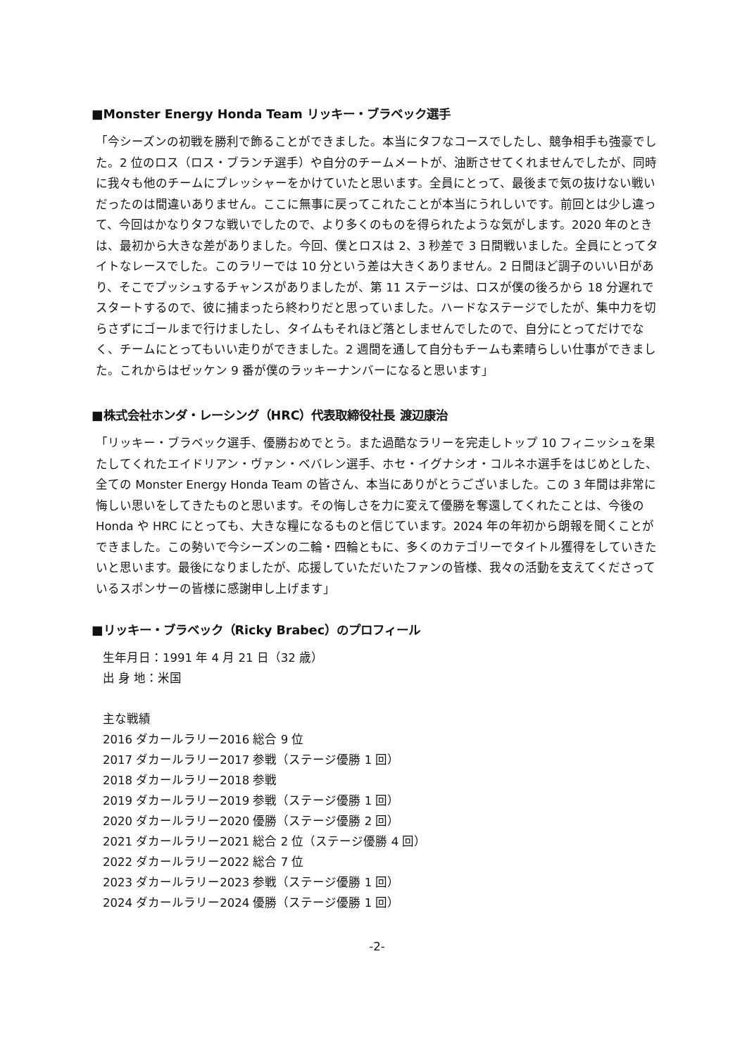■Monster Energy Honda Team リッキー・ブラベック選手
「今シーズンの初戦を勝利で飾ることができました。本当にタフなコースでしたし、競争相手も強豪でした。2 位のロス（ロス・ブランチ選手）や自分のチームメートが、油断させてくれませんでしたが、同時に我々も他のチームにプレッシャーをかけていたと思います。全員にとって、最後まで気の抜けない戦いだったのは間違いありません。ここに無事に戻ってこれたことが本当にうれしいです。前回とは少し違って、今回はかなりタフな戦いでしたので、より多くのものを得られたような気がします。2020 年のときは、最初から大きな差がありました。今回、僕とロスは 2、3 秒差で 3 日間戦いました。全員にとってタイトなレースでした。このラリーでは 10 分という差は大きくありません。2 日間ほど調子のいい日があり、そこでプッシュするチャンスがありましたが、第 11 ステージは、ロスが僕の後ろから 18 分遅れでスタートするので、彼に捕まったら終わりだと思っていました。ハードなステージでしたが、集中力を切らさずにゴールまで行けましたし、タイムもそれほど落としませんでしたので、自分にとってだけでなく、チームにとってもいい走りができました。2 週間を通して自分もチームも素晴らしい仕事ができました。これからはゼッケン 9 番が僕のラッキーナンバーになると思います」
■株式会社ホンダ・レーシング（HRC）代表取締役社長 渡辺康治
「リッキー・ブラベック選手、優勝おめでとう。また過酷なラリーを完走しトップ 10 フィニッシュを果たしてくれたエイドリアン・ヴァン・ベバレン選手、ホセ・イグナシオ・コルネホ選手をはじめとした、全ての Monster Energy Honda Team の皆さん、本当にありがとうございました。この 3 年間は非常に悔しい思いをしてきたものと思います。その悔しさを力に変えて優勝を奪還してくれたことは、今後の Honda や HRC にとっても、大きな糧になるものと信じています。2024 年の年初から朗報を聞くことができました。この勢いで今シーズンの二輪・四輪ともに、多くのカテゴリーでタイトル獲得をしていきたいと思います。最後になりましたが、応援していただいたファンの皆様、我々の活動を支えてくださっているスポンサーの皆様に感謝申し上げます」
■リッキー・ブラベック（Ricky Brabec）のプロフィール
生年月日：1991 年 4 月 21 日（32 歳）
出 身 地：米国
主な戦績
2016 ダカールラリー2016 総合 9 位
2017 ダカールラリー2017 参戦（ステージ優勝 1 回）
2018 ダカールラリー2018 参戦
2019 ダカールラリー2019 参戦（ステージ優勝 1 回）
2020 ダカールラリー2020 優勝（ステージ優勝 2 回）
2021 ダカールラリー2021 総合 2 位（ステージ優勝 4 回）
2022 ダカールラリー2022 総合 7 位
2023 ダカールラリー2023 参戦（ステージ優勝 1 回）
2024 ダカールラリー2024 優勝（ステージ優勝 1 回）
-2-